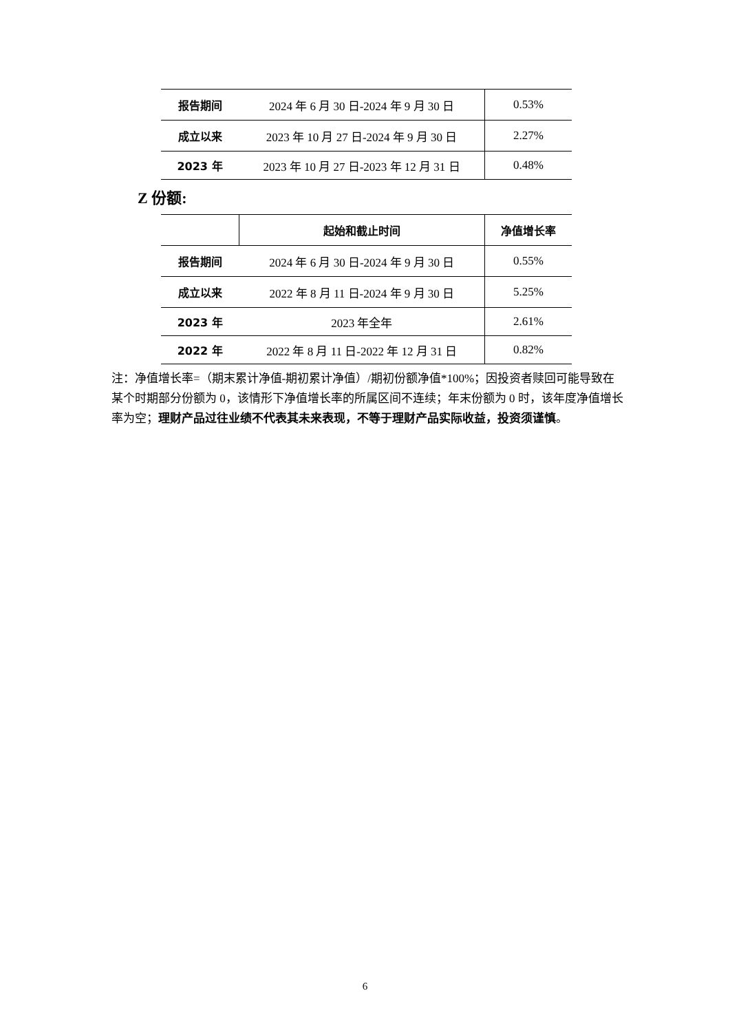| 报告期间 | 2024 年 6 月 30 日-2024 年 9 月 30 日 | 0.53% |
| 成立以来 | 2023 年 10 月 27 日-2024 年 9 月 30 日 | 2.27% |
| 2023 年 | 2023 年 10 月 27 日-2023 年 12 月 31 日 | 0.48% |
Z 份额:
| | 起始和截止时间 | 净值增长率 |
| --- | --- | --- |
| 报告期间 | 2024 年 6 月 30 日-2024 年 9 月 30 日 | 0.55% |
| 成立以来 | 2022 年 8 月 11 日-2024 年 9 月 30 日 | 5.25% |
| 2023 年 | 2023 年全年 | 2.61% |
| 2022 年 | 2022 年 8 月 11 日-2022 年 12 月 31 日 | 0.82% |
注：净值增长率=（期末累计净值-期初累计净值）/期初份额净值*100%；因投资者赎回可能导致在某个时期部分份额为 0，该情形下净值增长率的所属区间不连续；年末份额为 0 时，该年度净值增长率为空；理财产品过往业绩不代表其未来表现，不等于理财产品实际收益，投资须谨慎。
6